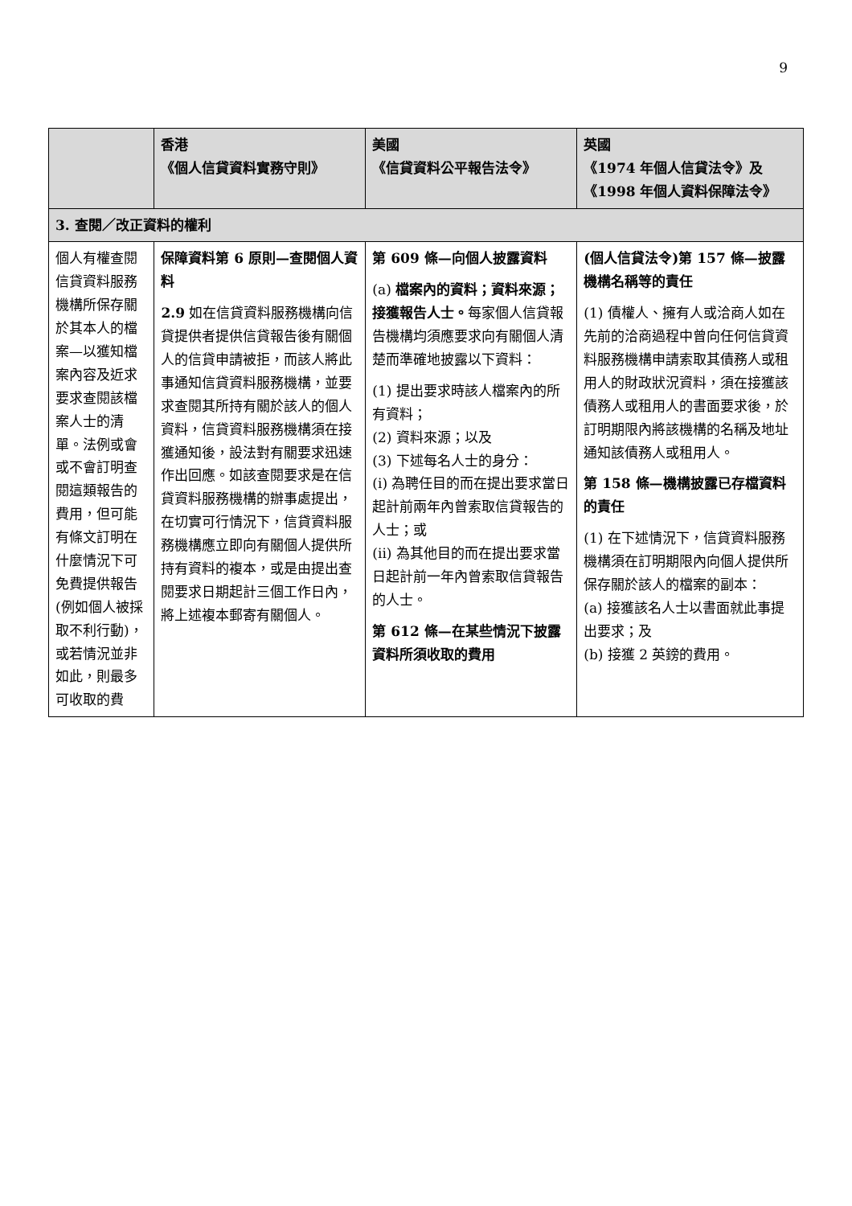9
| | 香港 《個人信貸資料實務守則》 | 美國 《信貸資料公平報告法令》 | 英國 《1974 年個人信貸法令》及 《1998 年個人資料保障法令》 |
| --- | --- | --- | --- |
| 3. 查閱／改正資料的權利 | | | |
| 個人有權查閱信貸資料服務機構所保存關於其本人的檔案—以獲知檔案內容及近求要求查閱該檔案人士的清單。法例或會或不會訂明查閱這類報告的費用，但可能有條文訂明在什麼情況下可免費提供報告(例如個人被採取不利行動)，或若情況並非如此，則最多可收取的費 | 保障資料第 6 原則—查閱個人資料 2.9 如在信貸資料服務機構向信貸提供者提供信貸報告後有關個人的信貸申請被拒，而該人將此事通知信貸資料服務機構，並要求查閱其所持有關於該人的個人資料，信貸資料服務機構須在接獲通知後，設法對有關要求迅速作出回應。如該查閱要求是在信貸資料服務機構的辦事處提出，在切實可行情況下，信貸資料服務機構應立即向有關個人提供所持有資料的複本，或是由提出查閱要求日期起計三個工作日內，將上述複本郵寄有關個人。 | 第 609 條—向個人披露資料 (a) 檔案內的資料；資料來源；接獲報告人士。 每家個人信貸報告機構均須應要求向有關個人清楚而準確地披露以下資料： (1) 提出要求時該人檔案內的所有資料； (2) 資料來源；以及 (3) 下述每名人士的身分： (i) 為聘任目的而在提出要求當日起計前兩年內曾索取信貸報告的人士；或 (ii) 為其他目的而在提出要求當日起計前一年內曾索取信貸報告的人士。 第 612 條—在某些情況下披露資料所須收取的費用 | (個人信貸法令)第 157 條—披露機構名稱等的責任 (1) 債權人、擁有人或洽商人如在先前的洽商過程中曾向任何信貸資料服務機構申請索取其債務人或租用人的財政狀況資料，須在接獲該債務人或租用人的書面要求後，於訂明期限內將該機構的名稱及地址通知該債務人或租用人。 第 158 條—機構披露已存檔資料的責任 (1) 在下述情況下，信貸資料服務機構須在訂明期限內向個人提供所保存關於該人的檔案的副本： (a) 接獲該名人士以書面就此事提出要求；及 (b) 接獲 2 英鎊的費用。 |